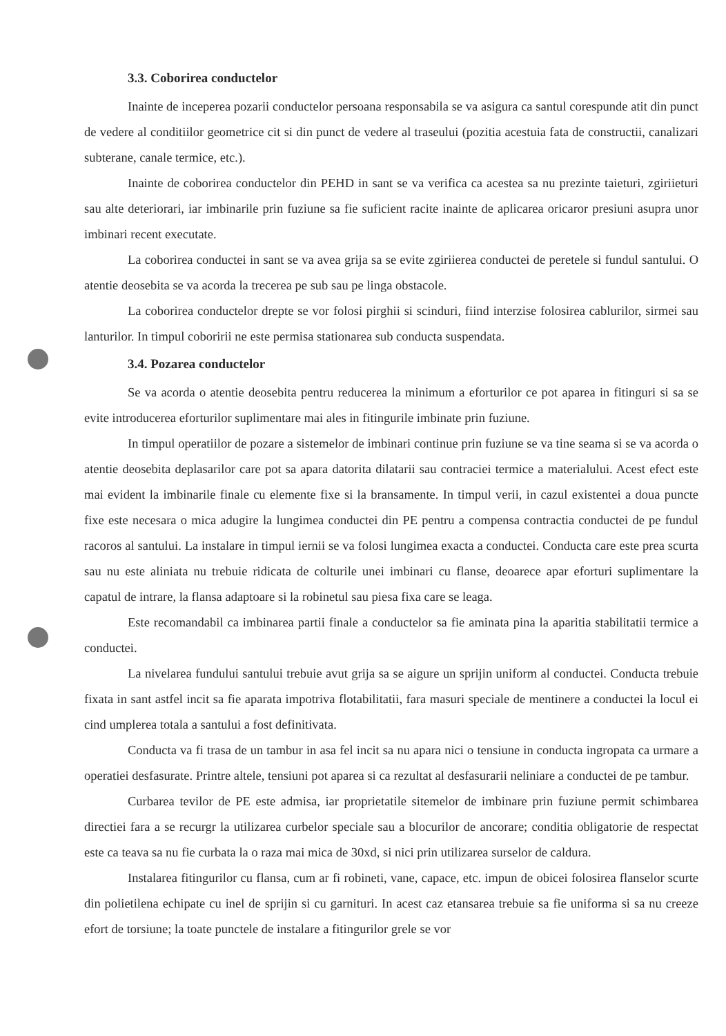3.3. Coborirea conductelor
Inainte de inceperea pozarii conductelor persoana responsabila se va asigura ca santul corespunde atit din punct de vedere al conditiilor geometrice cit si din punct de vedere al traseului (pozitia acestuia fata de constructii, canalizari subterane, canale termice, etc.).
Inainte de coborirea conductelor din PEHD in sant se va verifica ca acestea sa nu prezinte taieturi, zgiriieturi sau alte deteriorari, iar imbinarile prin fuziune sa fie suficient racite inainte de aplicarea oricaror presiuni asupra unor imbinari recent executate.
La coborirea conductei in sant se va avea grija sa se evite zgiriierea conductei de peretele si fundul santului. O atentie deosebita se va acorda la trecerea pe sub sau pe linga obstacole.
La coborirea conductelor drepte se vor folosi pirghii si scinduri, fiind interzise folosirea cablurilor, sirmei sau lanturilor. In timpul coboririi ne este permisa stationarea sub conducta suspendata.
3.4. Pozarea conductelor
Se va acorda o atentie deosebita pentru reducerea la minimum a eforturilor ce pot aparea in fitinguri si sa se evite introducerea eforturilor suplimentare mai ales in fitingurile imbinate prin fuziune.
In timpul operatiilor de pozare a sistemelor de imbinari continue prin fuziune se va tine seama si se va acorda o atentie deosebita deplasarilor care pot sa apara datorita dilatarii sau contraciei termice a materialului. Acest efect este mai evident la imbinarile finale cu elemente fixe si la bransamente. In timpul verii, in cazul existentei a doua puncte fixe este necesara o mica adugire la lungimea conductei din PE pentru a compensa contractia conductei de pe fundul racoros al santului. La instalare in timpul iernii se va folosi lungimea exacta a conductei. Conducta care este prea scurta sau nu este aliniata nu trebuie ridicata de colturile unei imbinari cu flanse, deoarece apar eforturi suplimentare la capatul de intrare, la flansa adaptoare si la robinetul sau piesa fixa care se leaga.
Este recomandabil ca imbinarea partii finale a conductelor sa fie aminata pina la aparitia stabilitatii termice a conductei.
La nivelarea fundului santului trebuie avut grija sa se aigure un sprijin uniform al conductei. Conducta trebuie fixata in sant astfel incit sa fie aparata impotriva flotabilitatii, fara masuri speciale de mentinere a conductei la locul ei cind umplerea totala a santului a fost definitivata.
Conducta va fi trasa de un tambur in asa fel incit sa nu apara nici o tensiune in conducta ingropata ca urmare a operatiei desfasurate. Printre altele, tensiuni pot aparea si ca rezultat al desfasurarii neliniare a conductei de pe tambur.
Curbarea tevilor de PE este admisa, iar proprietatile sitemelor de imbinare prin fuziune permit schimbarea directiei fara a se recurgr la utilizarea curbelor speciale sau a blocurilor de ancorare; conditia obligatorie de respectat este ca teava sa nu fie curbata la o raza mai mica de 30xd, si nici prin utilizarea surselor de caldura.
Instalarea fitingurilor cu flansa, cum ar fi robineti, vane, capace, etc. impun de obicei folosirea flanselor scurte din polietilena echipate cu inel de sprijin si cu garnituri. In acest caz etansarea trebuie sa fie uniforma si sa nu creeze efort de torsiune; la toate punctele de instalare a fitingurilor grele se vor